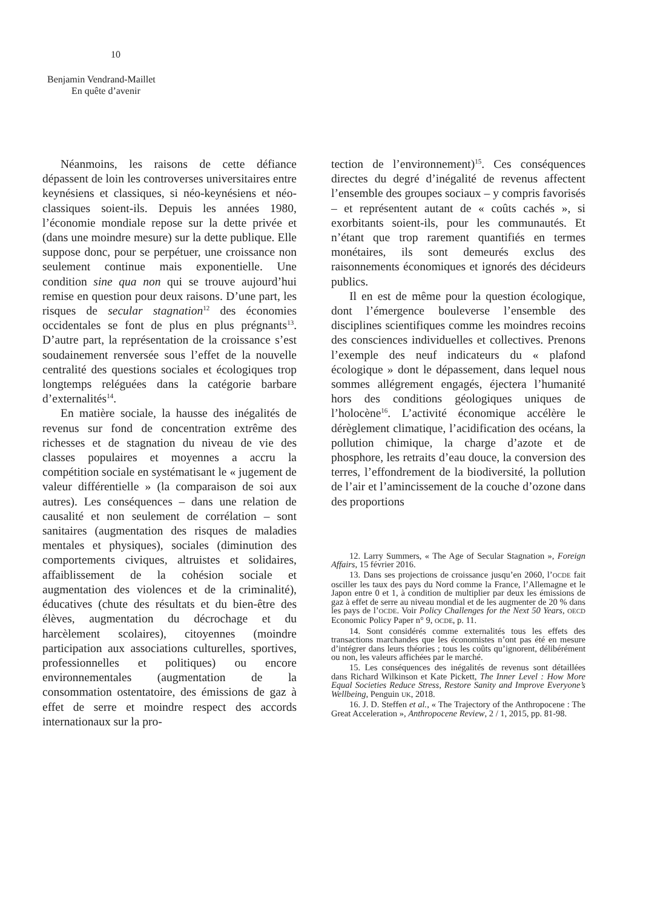10
Benjamin Vendrand-Maillet
En quête d’avenir
Néanmoins, les raisons de cette défiance dépassent de loin les controverses universitaires entre keynésiens et classiques, si néo-keynésiens et néo-classiques soient-ils. Depuis les années 1980, l’économie mondiale repose sur la dette privée et (dans une moindre mesure) sur la dette publique. Elle suppose donc, pour se perpétuer, une croissance non seulement continue mais exponentielle. Une condition sine qua non qui se trouve aujourd’hui remise en question pour deux raisons. D’une part, les risques de secular stagnation<sup>12</sup> des économies occidentales se font de plus en plus prégnants<sup>13</sup>. D’autre part, la représentation de la croissance s’est soudainement renversée sous l’effet de la nouvelle centralité des questions sociales et écologiques trop longtemps reléguées dans la catégorie barbare d’externalités<sup>14</sup>.
En matière sociale, la hausse des inégalités de revenus sur fond de concentration extrême des richesses et de stagnation du niveau de vie des classes populaires et moyennes a accru la compétition sociale en systématisant le « jugement de valeur différentielle » (la comparaison de soi aux autres). Les conséquences – dans une relation de causalité et non seulement de corrélation – sont sanitaires (augmentation des risques de maladies mentales et physiques), sociales (diminution des comportements civiques, altruistes et solidaires, affaiblissement de la cohésion sociale et augmentation des violences et de la criminalité), éducatives (chute des résultats et du bien-être des élèves, augmentation du décrochage et du harcèlement scolaires), citoyennes (moindre participation aux associations culturelles, sportives, professionnelles et politiques) ou encore environnementales (augmentation de la consommation ostentatoire, des émissions de gaz à effet de serre et moindre respect des accords internationaux sur la pro-
tection de l’environnement)<sup>15</sup>. Ces conséquences directes du degré d’inégalité de revenus affectent l’ensemble des groupes sociaux – y compris favorisés – et représentent autant de « coûts cachés », si exorbitants soient-ils, pour les communautés. Et n’étant que trop rarement quantifiés en termes monétaires, ils sont demeurés exclus des raisonnements économiques et ignorés des décideurs publics.
Il en est de même pour la question écologique, dont l’émergence bouleverse l’ensemble des disciplines scientifiques comme les moindres recoins des consciences individuelles et collectives. Prenons l’exemple des neuf indicateurs du « plafond écologique » dont le dépassement, dans lequel nous sommes allégrement engagés, éjectera l’humanité hors des conditions géologiques uniques de l’holocène<sup>16</sup>. L’activité économique accélère le dérèglement climatique, l’acidification des océans, la pollution chimique, la charge d’azote et de phosphore, les retraits d’eau douce, la conversion des terres, l’effondrement de la biodiversité, la pollution de l’air et l’amincissement de la couche d’ozone dans des proportions
12. Larry Summers, « The Age of Secular Stagnation », Foreign Affairs, 15 février 2016.
13. Dans ses projections de croissance jusqu’en 2060, l’OCDE fait osciller les taux des pays du Nord comme la France, l’Allemagne et le Japon entre 0 et 1, à condition de multiplier par deux les émissions de gaz à effet de serre au niveau mondial et de les augmenter de 20 % dans les pays de l’OCDE. Voir Policy Challenges for the Next 50 Years, OECD Economic Policy Paper n° 9, OCDE, p. 11.
14. Sont considérés comme externalités tous les effets des transactions marchandes que les économistes n’ont pas été en mesure d’intégrer dans leurs théories ; tous les coûts qu’ignorent, délibérément ou non, les valeurs affichées par le marché.
15. Les conséquences des inégalités de revenus sont détaillées dans Richard Wilkinson et Kate Pickett, The Inner Level : How More Equal Societies Reduce Stress, Restore Sanity and Improve Everyone’s Wellbeing, Penguin UK, 2018.
16. J. D. Steffen et al., « The Trajectory of the Anthropocene : The Great Acceleration », Anthropocene Review, 2 / 1, 2015, pp. 81-98.